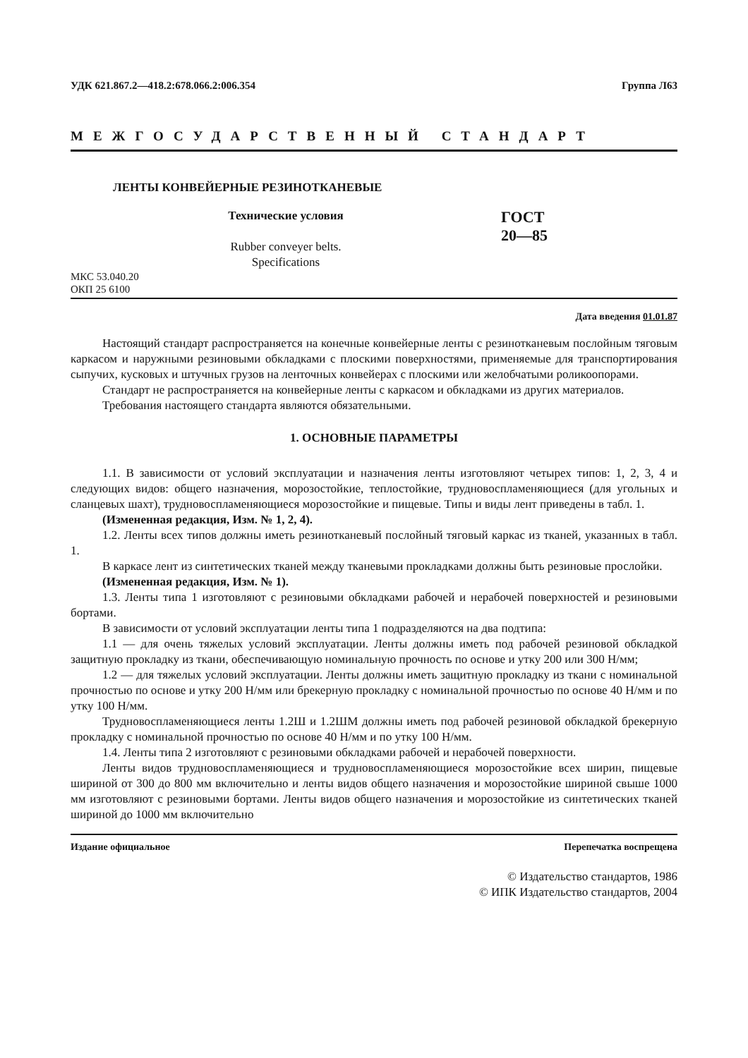УДК 621.867.2—418.2:678.066.2:006.354 Группа Л63
МЕЖГОСУДАРСТВЕННЫЙ СТАНДАРТ
ЛЕНТЫ КОНВЕЙЕРНЫЕ РЕЗИНОТКАНЕВЫЕ
Технические условия
Rubber conveyer belts.
Specifications
ГОСТ
20—85
МКС 53.040.20
ОКП 25 6100
Дата введения 01.01.87
Настоящий стандарт распространяется на конечные конвейерные ленты с резинотканевым послойным тяговым каркасом и наружными резиновыми обкладками с плоскими поверхностями, применяемые для транспортирования сыпучих, кусковых и штучных грузов на ленточных конвейерах с плоскими или желобчатыми роликоопорами.
Стандарт не распространяется на конвейерные ленты с каркасом и обкладками из других материалов.
Требования настоящего стандарта являются обязательными.
1. ОСНОВНЫЕ ПАРАМЕТРЫ
1.1. В зависимости от условий эксплуатации и назначения ленты изготовляют четырех типов: 1, 2, 3, 4 и следующих видов: общего назначения, морозостойкие, теплостойкие, трудновоспламеняющиеся (для угольных и сланцевых шахт), трудновоспламеняющиеся морозостойкие и пищевые. Типы и виды лент приведены в табл. 1.
(Измененная редакция, Изм. № 1, 2, 4).
1.2. Ленты всех типов должны иметь резинотканевый послойный тяговый каркас из тканей, указанных в табл. 1.
В каркасе лент из синтетических тканей между тканевыми прокладками должны быть резиновые прослойки.
(Измененная редакция, Изм. № 1).
1.3. Ленты типа 1 изготовляют с резиновыми обкладками рабочей и нерабочей поверхностей и резиновыми бортами.
В зависимости от условий эксплуатации ленты типа 1 подразделяются на два подтипа:
1.1 — для очень тяжелых условий эксплуатации. Ленты должны иметь под рабочей резиновой обкладкой защитную прокладку из ткани, обеспечивающую номинальную прочность по основе и утку 200 или 300 Н/мм;
1.2 — для тяжелых условий эксплуатации. Ленты должны иметь защитную прокладку из ткани с номинальной прочностью по основе и утку 200 Н/мм или брекерную прокладку с номинальной прочностью по основе 40 Н/мм и по утку 100 Н/мм.
Трудновоспламеняющиеся ленты 1.2Ш и 1.2ШМ должны иметь под рабочей резиновой обкладкой брекерную прокладку с номинальной прочностью по основе 40 Н/мм и по утку 100 Н/мм.
1.4. Ленты типа 2 изготовляют с резиновыми обкладками рабочей и нерабочей поверхности.
Ленты видов трудновоспламеняющиеся и трудновоспламеняющиеся морозостойкие всех ширин, пищевые шириной от 300 до 800 мм включительно и ленты видов общего назначения и морозостойкие шириной свыше 1000 мм изготовляют с резиновыми бортами. Ленты видов общего назначения и морозостойкие из синтетических тканей шириной до 1000 мм включительно
Издание официальное Перепечатка воспрещена
© Издательство стандартов, 1986
© ИПК Издательство стандартов, 2004